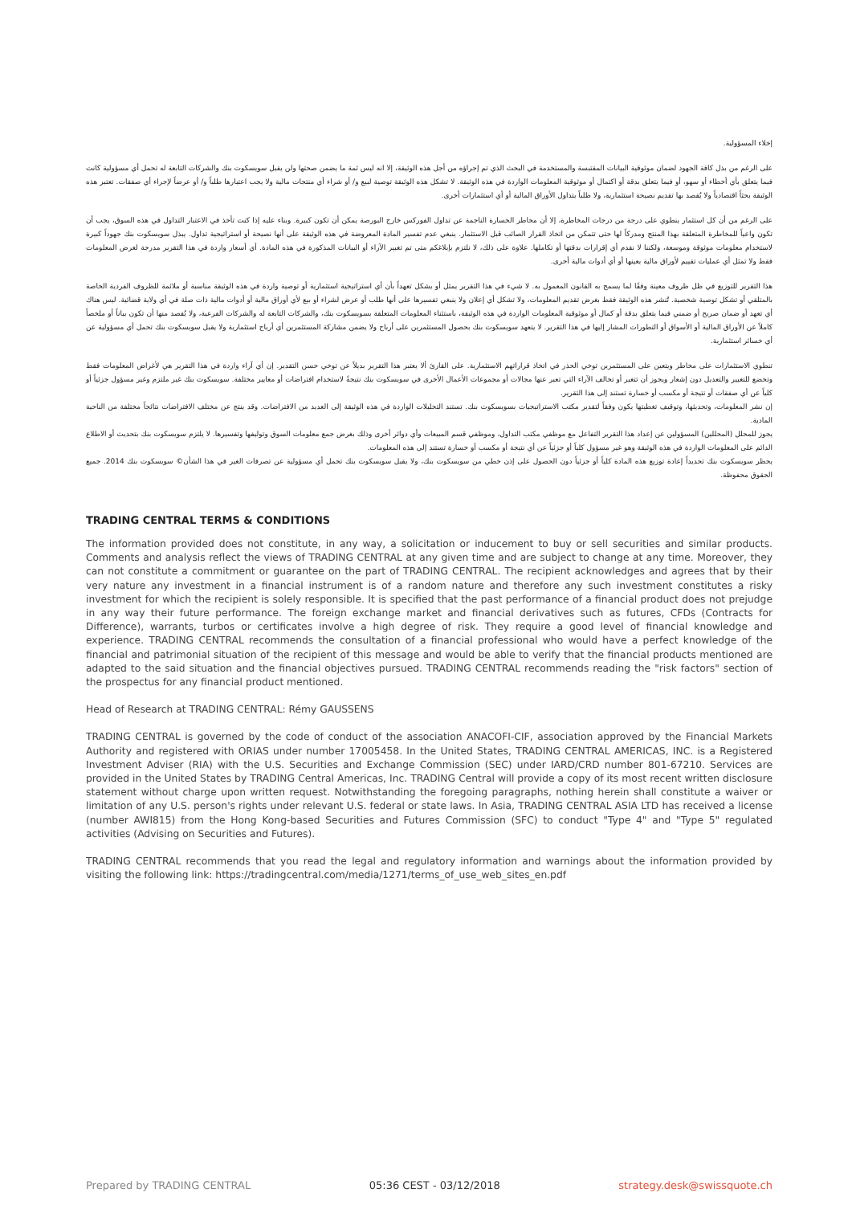إخلاء المسؤولية.
على الرغم من بذل كافة الجهود لضمان موثوقية البيانات المقتبسة والمستخدمة في البحث الذي تم إجراؤه من أجل هذه الوثيقة، إلا انه ليس ثمة ما يضمن صحتها ولن يقبل سويسكوت بنك والشركات التابعة له تحمل أي مسؤولية كانت فيما يتعلق بأي أخطاء أو سهو، أو فيما يتعلق بدقة أو اكتمال أو موثوقية المعلومات الواردة في هذه الوثيقة. لا تشكل هذه الوثيقة توصية لبيع و/ أو شراء أي منتجات مالية ولا يجب اعتبارها طلباً و/ أو عرضاً لإجراء أي صفقات. تعتبر هذه الوثيقة بحثاً اقتصادياً ولا يُقصد بها تقديم نصيحة استثمارية، ولا طلباً بتداول الأوراق المالية أو أي استثمارات أخرى.
على الرغم من أن كل استثمار ينطوي على درجة من درجات المخاطرة، إلا أن مخاطر الخسارة الناجمة عن تداول الفوركس خارج البورصة يمكن أن تكون كبيرة. وبناء عليه إذا كنت تأخذ في الاعتبار التداول في هذه السوق، يجب أن تكون واعياً للمخاطرة المتعلقة بهذا المنتج ومدركاً لها حتى تتمكن من اتخاذ القرار الصائب قبل الاستثمار. ينبغي عدم تفسير المادة المعروضة في هذه الوثيقة على أنها نصيحة أو استراتيجية تداول. يبذل سويسكوت بنك جهوداً كبيرة لاستخدام معلومات موثوقة وموسعة، ولكننا لا نقدم أي إقرارات بدقتها أو تكاملها. علاوة على ذلك، لا نلتزم بإبلاغكم متى تم تغيير الآراء أو البيانات المذكورة في هذه المادة. أي أسعار واردة في هذا التقرير مدرجة لغرض المعلومات فقط ولا تمثل أي عمليات تقييم لأوراق مالية بعينها أو أي أدوات مالية أخرى.
هذا التقرير للتوزيع في ظل ظروف معينة وفقًا لما يسمح به القانون المعمول به. لا شيء في هذا التقرير يمثل أو يشكل تعهداً بأن أي استراتيجية استثمارية أو توصية واردة في هذه الوثيقة مناسبة أو ملائمة للظروف الفردية الخاصة بالمتلقي أو تشكل توصية شخصية. تُنشر هذه الوثيقة فقط بغرض تقديم المعلومات، ولا تشكل أي إعلان ولا ينبغي تفسيرها على أنها طلب أو عرض لشراء أو بيع لأي أوراق مالية أو أدوات مالية ذات صلة في أي ولاية قضائية. ليس هناك أي تعهد أو ضمان صريح أو ضمني فيما يتعلق بدقة أو كمال أو موثوقية المعلومات الواردة في هذه الوثيقة، باستثناء المعلومات المتعلقة بسويسكوت بنك، والشركات التابعة له والشركات الفرعية، ولا يُقصد منها أن تكون بياناً أو ملخصاً كاملاً عن الأوراق المالية أو الأسواق أو التطورات المشار إليها في هذا التقرير. لا يتعهد سويسكوت بنك بحصول المستثمرين على أرباح ولا يضمن مشاركة المستثمرين أي أرباح استثمارية ولا يقبل سويسكوت بنك تحمل أي مسؤولية عن أي خسائر استثمارية.
تنطوي الاستثمارات على مخاطر ويتعين على المستثمرين توخي الحذر في اتخاذ قراراتهم الاستثمارية. على القارئ ألا يعتبر هذا التقرير بديلاً عن توخي حسن التقدير. إن أي آراء واردة في هذا التقرير هي لأغراض المعلومات فقط وتخضع للتغيير والتعديل دون إشعار ويجوز أن تتغير أو تخالف الآراء التي تعبر عنها مجالات أو مجموعات الأعمال الأخرى في سويسكوت بنك نتيجةً لاستخدام افتراضات أو معايير مختلفة. سويسكوت بنك غير ملتزم وغير مسؤول جزئياً أو كلياً عن أي صفقات أو نتيجة أو مكسب أو خسارة تستند إلى هذا التقرير.
إن نشر المعلومات، وتحديثها، وتوقيف تغطيتها يكون وفقاً لتقدير مكتب الاستراتيجيات بسويسكوت بنك. تستند التحليلات الواردة في هذه الوثيقة إلى العديد من الافتراضات. وقد ينتج عن مختلف الافتراضات نتائجاً مختلفة من الناحية المادية.
يجوز للمحلل (المحللين) المسؤولين عن إعداد هذا التقرير التفاعل مع موظفي مكتب التداول، وموظفي قسم المبيعات وأي دوائر أخرى وذلك بغرض جمع معلومات السوق وتوليفها وتفسيرها. لا يلتزم سويسكوت بنك بتحديث أو الاطلاع الدائم على المعلومات الواردة في هذه الوثيقة وهو غير مسؤول كلياً أو جزئياً عن أي نتيجة أو مكسب أو خسارة تستند إلى هذه المعلومات.
يحظر سويسكوت بنك تحديداً إعادة توزيع هذه المادة كلياً أو جزئياً دون الحصول على إذن خطي من سويسكوت بنك، ولا يقبل سويسكوت بنك تحمل أي مسؤولية عن تصرفات الغير في هذا الشأن© سويسكوت بنك 2014. جميع الحقوق محفوظة.
TRADING CENTRAL TERMS & CONDITIONS
The information provided does not constitute, in any way, a solicitation or inducement to buy or sell securities and similar products. Comments and analysis reflect the views of TRADING CENTRAL at any given time and are subject to change at any time. Moreover, they can not constitute a commitment or guarantee on the part of TRADING CENTRAL. The recipient acknowledges and agrees that by their very nature any investment in a financial instrument is of a random nature and therefore any such investment constitutes a risky investment for which the recipient is solely responsible. It is specified that the past performance of a financial product does not prejudge in any way their future performance. The foreign exchange market and financial derivatives such as futures, CFDs (Contracts for Difference), warrants, turbos or certificates involve a high degree of risk. They require a good level of financial knowledge and experience. TRADING CENTRAL recommends the consultation of a financial professional who would have a perfect knowledge of the financial and patrimonial situation of the recipient of this message and would be able to verify that the financial products mentioned are adapted to the said situation and the financial objectives pursued. TRADING CENTRAL recommends reading the "risk factors" section of the prospectus for any financial product mentioned.
Head of Research at TRADING CENTRAL: Rémy GAUSSENS
TRADING CENTRAL is governed by the code of conduct of the association ANACOFI-CIF, association approved by the Financial Markets Authority and registered with ORIAS under number 17005458. In the United States, TRADING CENTRAL AMERICAS, INC. is a Registered Investment Adviser (RIA) with the U.S. Securities and Exchange Commission (SEC) under IARD/CRD number 801-67210. Services are provided in the United States by TRADING Central Americas, Inc. TRADING Central will provide a copy of its most recent written disclosure statement without charge upon written request. Notwithstanding the foregoing paragraphs, nothing herein shall constitute a waiver or limitation of any U.S. person's rights under relevant U.S. federal or state laws. In Asia, TRADING CENTRAL ASIA LTD has received a license (number AWI815) from the Hong Kong-based Securities and Futures Commission (SFC) to conduct "Type 4" and "Type 5" regulated activities (Advising on Securities and Futures).
TRADING CENTRAL recommends that you read the legal and regulatory information and warnings about the information provided by visiting the following link: https://tradingcentral.com/media/1271/terms_of_use_web_sites_en.pdf
Prepared by TRADING CENTRAL 05:36 CEST - 03/12/2018 strategy.desk@swissquote.ch